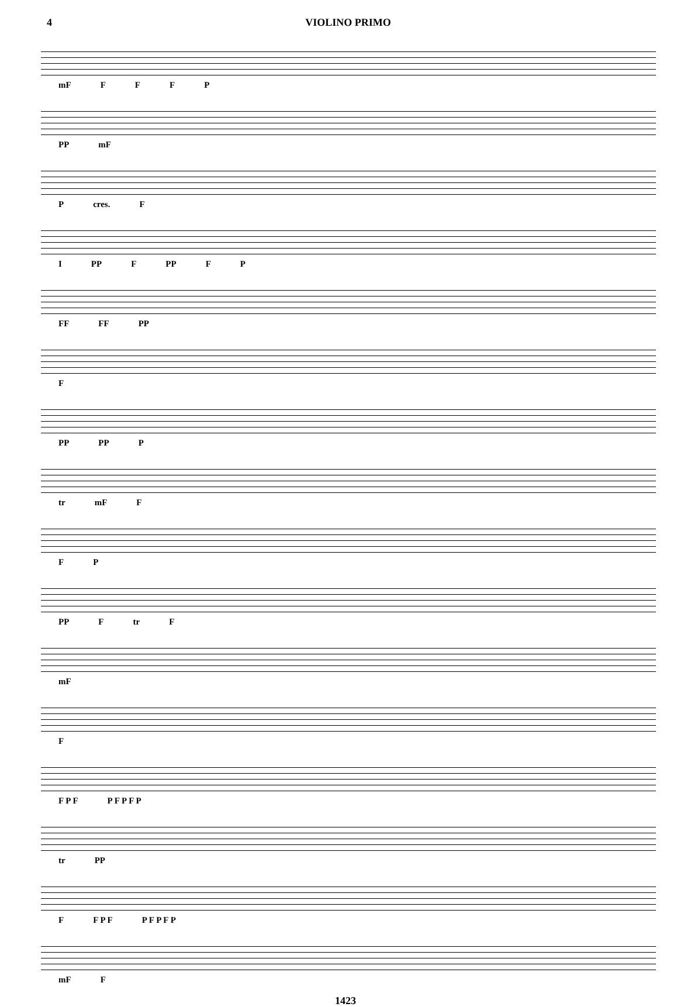4 VIOLINO PRIMO
mF FFFP
PP mF
Pcres. F
I PP F PP F P
FF FF PP
F
PP PP P
tr mF F
F P
PP F tr F
mF
F
F P F P F P F P
tr PP
F F P F P F P F P
mF F
1423